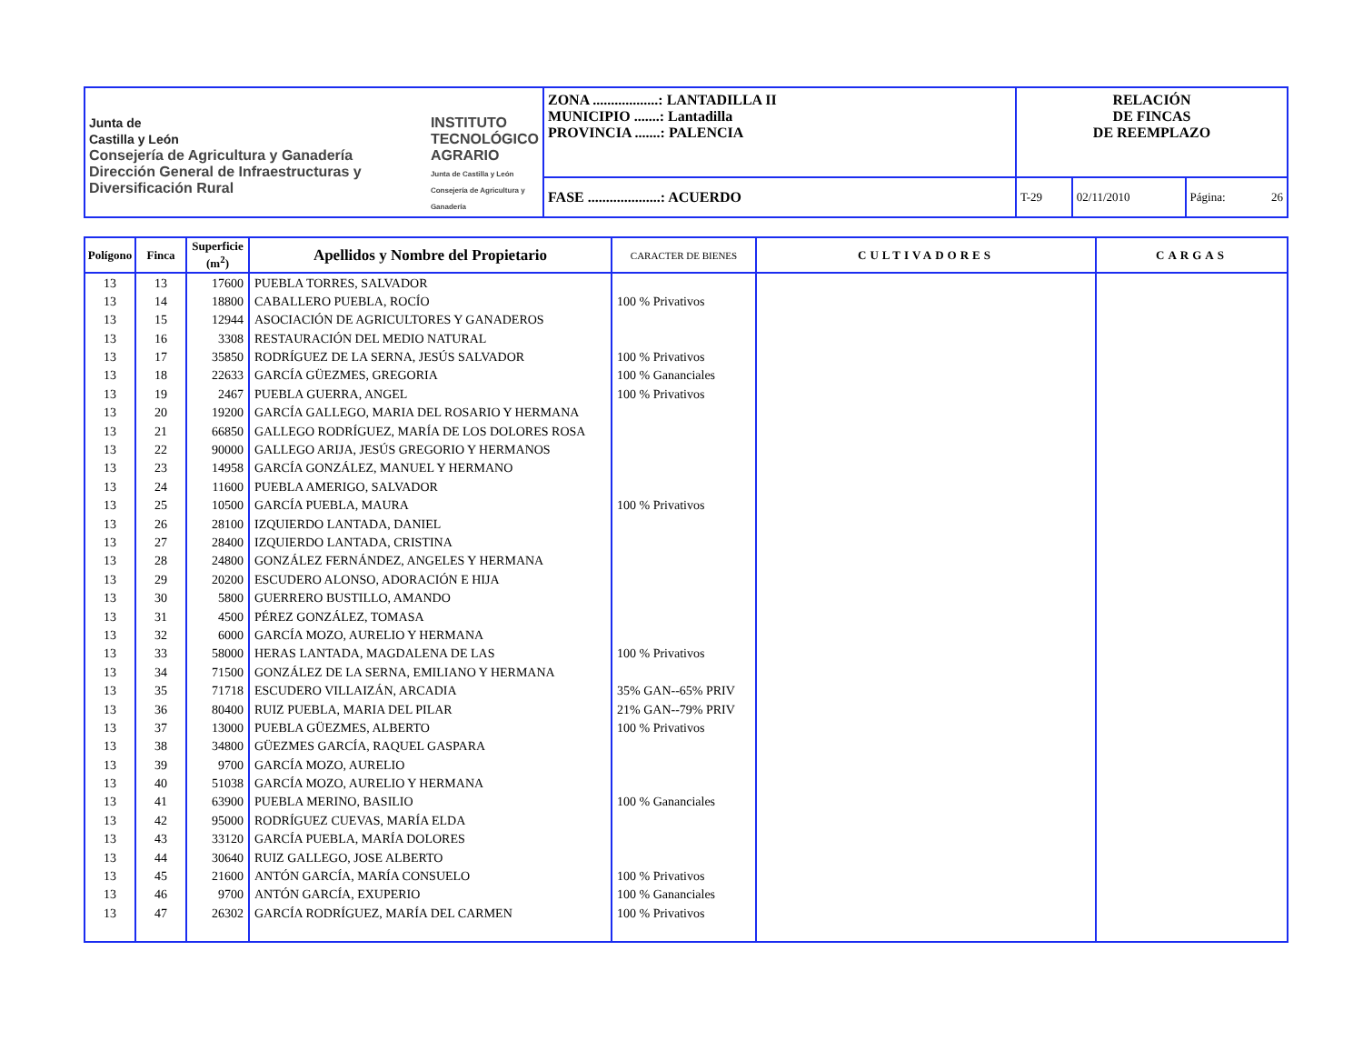| Junta de Castilla y León Consejería de Agricultura y Ganadería Dirección General de Infraestructuras y Diversificación Rural INSTITUTO TECNOLÓGICO AGRARIO Junta de Castilla y León Consejería de Agricultura y Ganadería | ZONA ..................: LANTADILLA II MUNICIPIO .......: Lantadilla PROVINCIA .......: PALENCIA | RELACIÓN DE FINCAS DE REEMPLAZO | | |
| | FASE ....................: ACUERDO | T-29 | 02/11/2010 | Página: 26 |
| Polígono | Finca | Superficie (m<sup>2</sup>) | Apellidos y Nombre del Propietario | CARACTER DE BIENES | CULTIVADORES | CARGAS |
| --- | --- | --- | --- | --- | --- | --- |
| 13 | 13 | 17600 | PUEBLA TORRES, SALVADOR | | | |
| 13 | 14 | 18800 | CABALLERO PUEBLA, ROCÍO | 100 % Privativos | | |
| 13 | 15 | 12944 | ASOCIACIÓN DE AGRICULTORES Y GANADEROS | | | |
| 13 | 16 | 3308 | RESTAURACIÓN DEL MEDIO NATURAL | | | |
| 13 | 17 | 35850 | RODRÍGUEZ DE LA SERNA, JESÚS SALVADOR | 100 % Privativos | | |
| 13 | 18 | 22633 | GARCÍA GÜEZMES, GREGORIA | 100 % Gananciales | | |
| 13 | 19 | 2467 | PUEBLA GUERRA, ANGEL | 100 % Privativos | | |
| 13 | 20 | 19200 | GARCÍA GALLEGO, MARIA DEL ROSARIO Y HERMANA | | | |
| 13 | 21 | 66850 | GALLEGO RODRÍGUEZ, MARÍA DE LOS DOLORES ROSA | | | |
| 13 | 22 | 90000 | GALLEGO ARIJA, JESÚS GREGORIO Y HERMANOS | | | |
| 13 | 23 | 14958 | GARCÍA GONZÁLEZ, MANUEL Y HERMANO | | | |
| 13 | 24 | 11600 | PUEBLA AMERIGO, SALVADOR | | | |
| 13 | 25 | 10500 | GARCÍA PUEBLA, MAURA | 100 % Privativos | | |
| 13 | 26 | 28100 | IZQUIERDO LANTADA, DANIEL | | | |
| 13 | 27 | 28400 | IZQUIERDO LANTADA, CRISTINA | | | |
| 13 | 28 | 24800 | GONZÁLEZ FERNÁNDEZ, ANGELES Y HERMANA | | | |
| 13 | 29 | 20200 | ESCUDERO ALONSO, ADORACIÓN E HIJA | | | |
| 13 | 30 | 5800 | GUERRERO BUSTILLO, AMANDO | | | |
| 13 | 31 | 4500 | PÉREZ GONZÁLEZ, TOMASA | | | |
| 13 | 32 | 6000 | GARCÍA MOZO, AURELIO Y HERMANA | | | |
| 13 | 33 | 58000 | HERAS LANTADA, MAGDALENA DE LAS | 100 % Privativos | | |
| 13 | 34 | 71500 | GONZÁLEZ DE LA SERNA, EMILIANO Y HERMANA | | | |
| 13 | 35 | 71718 | ESCUDERO VILLAIZÁN, ARCADIA | 35% GAN--65% PRIV | | |
| 13 | 36 | 80400 | RUIZ PUEBLA, MARIA DEL PILAR | 21% GAN--79% PRIV | | |
| 13 | 37 | 13000 | PUEBLA GÜEZMES, ALBERTO | 100 % Privativos | | |
| 13 | 38 | 34800 | GÜEZMES GARCÍA, RAQUEL GASPARA | | | |
| 13 | 39 | 9700 | GARCÍA MOZO, AURELIO | | | |
| 13 | 40 | 51038 | GARCÍA MOZO, AURELIO Y HERMANA | | | |
| 13 | 41 | 63900 | PUEBLA MERINO, BASILIO | 100 % Gananciales | | |
| 13 | 42 | 95000 | RODRÍGUEZ CUEVAS, MARÍA ELDA | | | |
| 13 | 43 | 33120 | GARCÍA PUEBLA, MARÍA DOLORES | | | |
| 13 | 44 | 30640 | RUIZ GALLEGO, JOSE ALBERTO | | | |
| 13 | 45 | 21600 | ANTÓN GARCÍA, MARÍA CONSUELO | 100 % Privativos | | |
| 13 | 46 | 9700 | ANTÓN GARCÍA, EXUPERIO | 100 % Gananciales | | |
| 13 | 47 | 26302 | GARCÍA RODRÍGUEZ, MARÍA DEL CARMEN | 100 % Privativos | | |